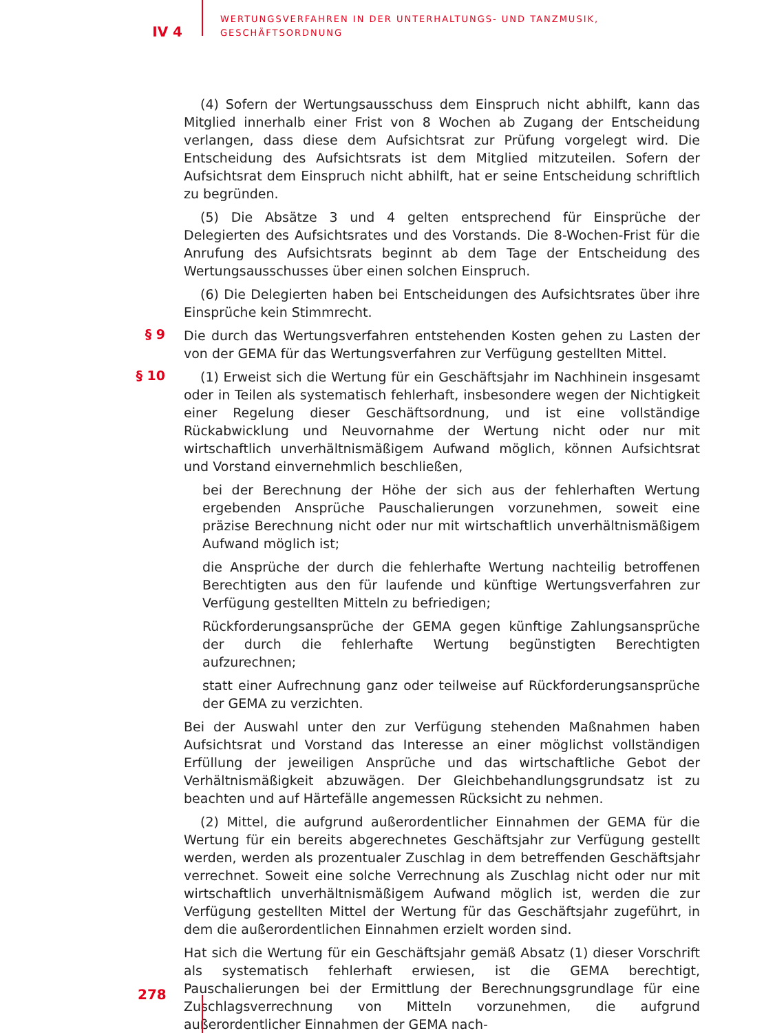IV 4
WERTUNGSVERFAHREN IN DER UNTERHALTUNGS- UND TANZMUSIK,
GESCHÄFTSORDNUNG
(4) Sofern der Wertungsausschuss dem Einspruch nicht abhilft, kann das Mitglied innerhalb einer Frist von 8 Wochen ab Zugang der Entscheidung verlangen, dass diese dem Aufsichtsrat zur Prüfung vorgelegt wird. Die Entscheidung des Aufsichtsrats ist dem Mitglied mitzuteilen. Sofern der Aufsichtsrat dem Einspruch nicht abhilft, hat er seine Entscheidung schriftlich zu begründen.
(5) Die Absätze 3 und 4 gelten entsprechend für Einsprüche der Delegierten des Aufsichtsrates und des Vorstands. Die 8-Wochen-Frist für die Anrufung des Aufsichtsrats beginnt ab dem Tage der Entscheidung des Wertungsausschusses über einen solchen Einspruch.
(6) Die Delegierten haben bei Entscheidungen des Aufsichtsrates über ihre Einsprüche kein Stimmrecht.
§ 9
Die durch das Wertungsverfahren entstehenden Kosten gehen zu Lasten der von der GEMA für das Wertungsverfahren zur Verfügung gestellten Mittel.
§ 10
(1) Erweist sich die Wertung für ein Geschäftsjahr im Nachhinein insgesamt oder in Teilen als systematisch fehlerhaft, insbesondere wegen der Nichtigkeit einer Regelung dieser Geschäftsordnung, und ist eine vollständige Rückabwicklung und Neuvornahme der Wertung nicht oder nur mit wirtschaftlich unverhältnismäßigem Aufwand möglich, können Aufsichtsrat und Vorstand einvernehmlich beschließen,
bei der Berechnung der Höhe der sich aus der fehlerhaften Wertung ergebenden Ansprüche Pauschalierungen vorzunehmen, soweit eine präzise Berechnung nicht oder nur mit wirtschaftlich unverhältnismäßigem Aufwand möglich ist;
die Ansprüche der durch die fehlerhafte Wertung nachteilig betroffenen Berechtigten aus den für laufende und künftige Wertungsverfahren zur Verfügung gestellten Mitteln zu befriedigen;
Rückforderungsansprüche der GEMA gegen künftige Zahlungsansprüche der durch die fehlerhafte Wertung begünstigten Berechtigten aufzurechnen;
statt einer Aufrechnung ganz oder teilweise auf Rückforderungsansprüche der GEMA zu verzichten.
Bei der Auswahl unter den zur Verfügung stehenden Maßnahmen haben Aufsichtsrat und Vorstand das Interesse an einer möglichst vollständigen Erfüllung der jeweiligen Ansprüche und das wirtschaftliche Gebot der Verhältnismäßigkeit abzuwägen. Der Gleichbehandlungsgrundsatz ist zu beachten und auf Härtefälle angemessen Rücksicht zu nehmen.
(2) Mittel, die aufgrund außerordentlicher Einnahmen der GEMA für die Wertung für ein bereits abgerechnetes Geschäftsjahr zur Verfügung gestellt werden, werden als prozentualer Zuschlag in dem betreffenden Geschäftsjahr verrechnet. Soweit eine solche Verrechnung als Zuschlag nicht oder nur mit wirtschaftlich unverhältnismäßigem Aufwand möglich ist, werden die zur Verfügung gestellten Mittel der Wertung für das Geschäftsjahr zugeführt, in dem die außerordentlichen Einnahmen erzielt worden sind.
Hat sich die Wertung für ein Geschäftsjahr gemäß Absatz (1) dieser Vorschrift als systematisch fehlerhaft erwiesen, ist die GEMA berechtigt, Pauschalierungen bei der Ermittlung der Berechnungsgrundlage für eine Zuschlagsverrechnung von Mitteln vorzunehmen, die aufgrund außerordentlicher Einnahmen der GEMA nach-
278